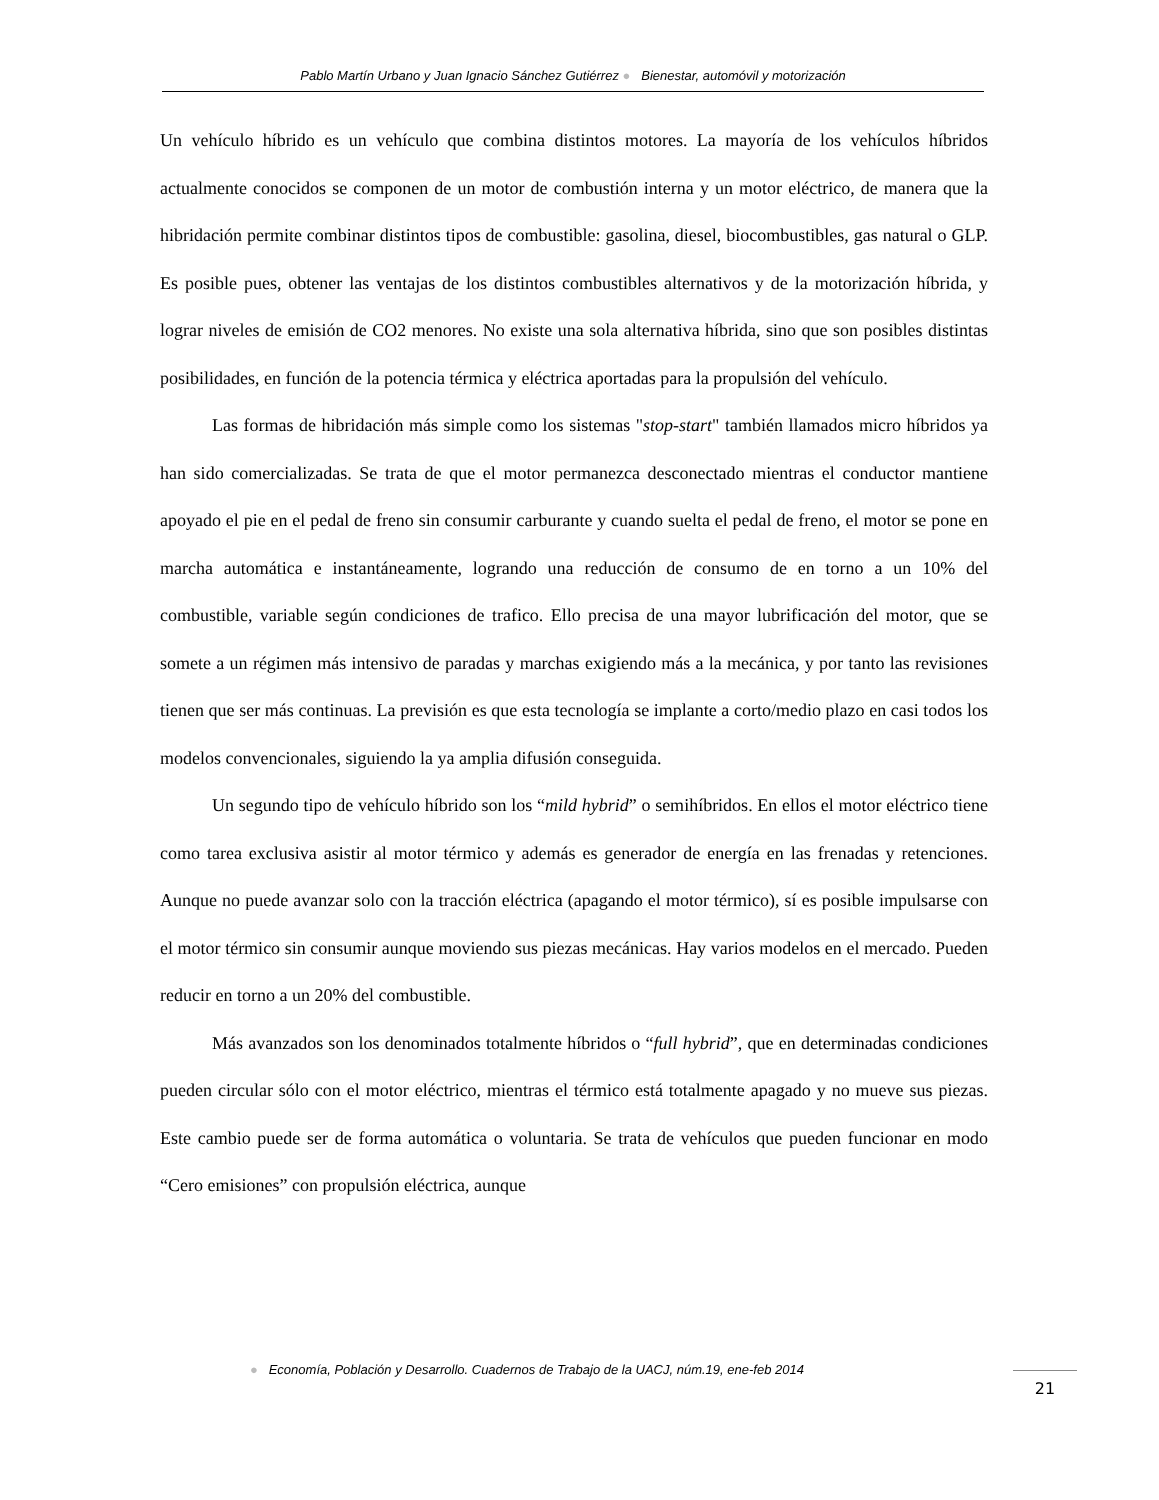Pablo Martín Urbano y Juan Ignacio Sánchez Gutiérrez ● Bienestar, automóvil y motorización
Un vehículo híbrido es un vehículo que combina distintos motores. La mayoría de los vehículos híbridos actualmente conocidos se componen de un motor de combustión interna y un motor eléctrico, de manera que la hibridación permite combinar distintos tipos de combustible: gasolina, diesel, biocombustibles, gas natural o GLP. Es posible pues, obtener las ventajas de los distintos combustibles alternativos y de la motorización híbrida, y lograr niveles de emisión de CO2 menores. No existe una sola alternativa híbrida, sino que son posibles distintas posibilidades, en función de la potencia térmica y eléctrica aportadas para la propulsión del vehículo.
Las formas de hibridación más simple como los sistemas "stop-start" también llamados micro híbridos ya han sido comercializadas. Se trata de que el motor permanezca desconectado mientras el conductor mantiene apoyado el pie en el pedal de freno sin consumir carburante y cuando suelta el pedal de freno, el motor se pone en marcha automática e instantáneamente, logrando una reducción de consumo de en torno a un 10% del combustible, variable según condiciones de trafico. Ello precisa de una mayor lubrificación del motor, que se somete a un régimen más intensivo de paradas y marchas exigiendo más a la mecánica, y por tanto las revisiones tienen que ser más continuas. La previsión es que esta tecnología se implante a corto/medio plazo en casi todos los modelos convencionales, siguiendo la ya amplia difusión conseguida.
Un segundo tipo de vehículo híbrido son los “mild hybrid” o semihíbridos. En ellos el motor eléctrico tiene como tarea exclusiva asistir al motor térmico y además es generador de energía en las frenadas y retenciones. Aunque no puede avanzar solo con la tracción eléctrica (apagando el motor térmico), sí es posible impulsarse con el motor térmico sin consumir aunque moviendo sus piezas mecánicas. Hay varios modelos en el mercado. Pueden reducir en torno a un 20% del combustible.
Más avanzados son los denominados totalmente híbridos o “full hybrid”, que en determinadas condiciones pueden circular sólo con el motor eléctrico, mientras el térmico está totalmente apagado y no mueve sus piezas. Este cambio puede ser de forma automática o voluntaria. Se trata de vehículos que pueden funcionar en modo “Cero emisiones” con propulsión eléctrica, aunque
● Economía, Población y Desarrollo. Cuadernos de Trabajo de la UACJ, núm.19, ene-feb 2014
21